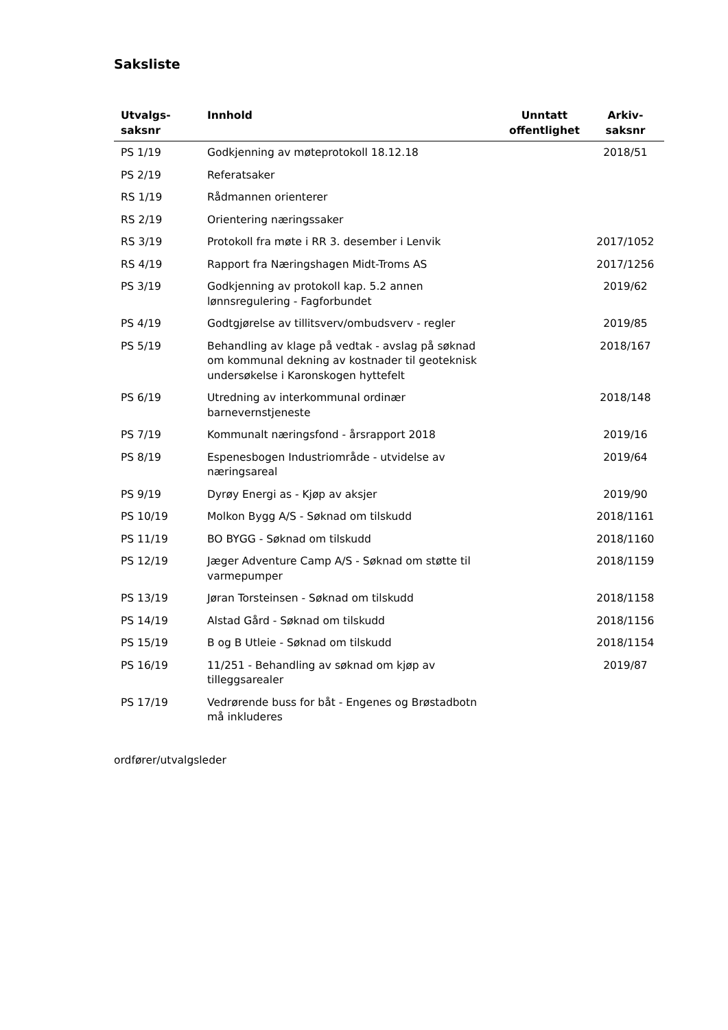Saksliste
| Utvalgs- saksnr | Innhold | Unntatt offentlighet | Arkiv- saksnr |
| --- | --- | --- | --- |
| PS 1/19 | Godkjenning av møteprotokoll 18.12.18 | | 2018/51 |
| PS 2/19 | Referatsaker | | |
| RS 1/19 | Rådmannen orienterer | | |
| RS 2/19 | Orientering næringssaker | | |
| RS 3/19 | Protokoll fra møte i RR 3. desember i Lenvik | | 2017/1052 |
| RS 4/19 | Rapport fra Næringshagen Midt-Troms AS | | 2017/1256 |
| PS 3/19 | Godkjenning av protokoll kap. 5.2 annen lønnsregulering - Fagforbundet | | 2019/62 |
| PS 4/19 | Godtgjørelse av tillitsverv/ombudsverv - regler | | 2019/85 |
| PS 5/19 | Behandling av klage på vedtak - avslag på søknad om kommunal dekning av kostnader til geoteknisk undersøkelse i Karonskogen hyttefelt | | 2018/167 |
| PS 6/19 | Utredning av interkommunal ordinær barnevernstjeneste | | 2018/148 |
| PS 7/19 | Kommunalt næringsfond - årsrapport 2018 | | 2019/16 |
| PS 8/19 | Espenesbogen Industriområde - utvidelse av næringsareal | | 2019/64 |
| PS 9/19 | Dyrøy Energi as - Kjøp av aksjer | | 2019/90 |
| PS 10/19 | Molkon Bygg A/S - Søknad om tilskudd | | 2018/1161 |
| PS 11/19 | BO BYGG - Søknad om tilskudd | | 2018/1160 |
| PS 12/19 | Jæger Adventure Camp A/S - Søknad om støtte til varmepumper | | 2018/1159 |
| PS 13/19 | Jøran Torsteinsen - Søknad om tilskudd | | 2018/1158 |
| PS 14/19 | Alstad Gård - Søknad om tilskudd | | 2018/1156 |
| PS 15/19 | B og B Utleie - Søknad om tilskudd | | 2018/1154 |
| PS 16/19 | 11/251 - Behandling av søknad om kjøp av tilleggsarealer | | 2019/87 |
| PS 17/19 | Vedrørende buss for båt - Engenes og Brøstadbotn må inkluderes | | |
ordfører/utvalgsleder